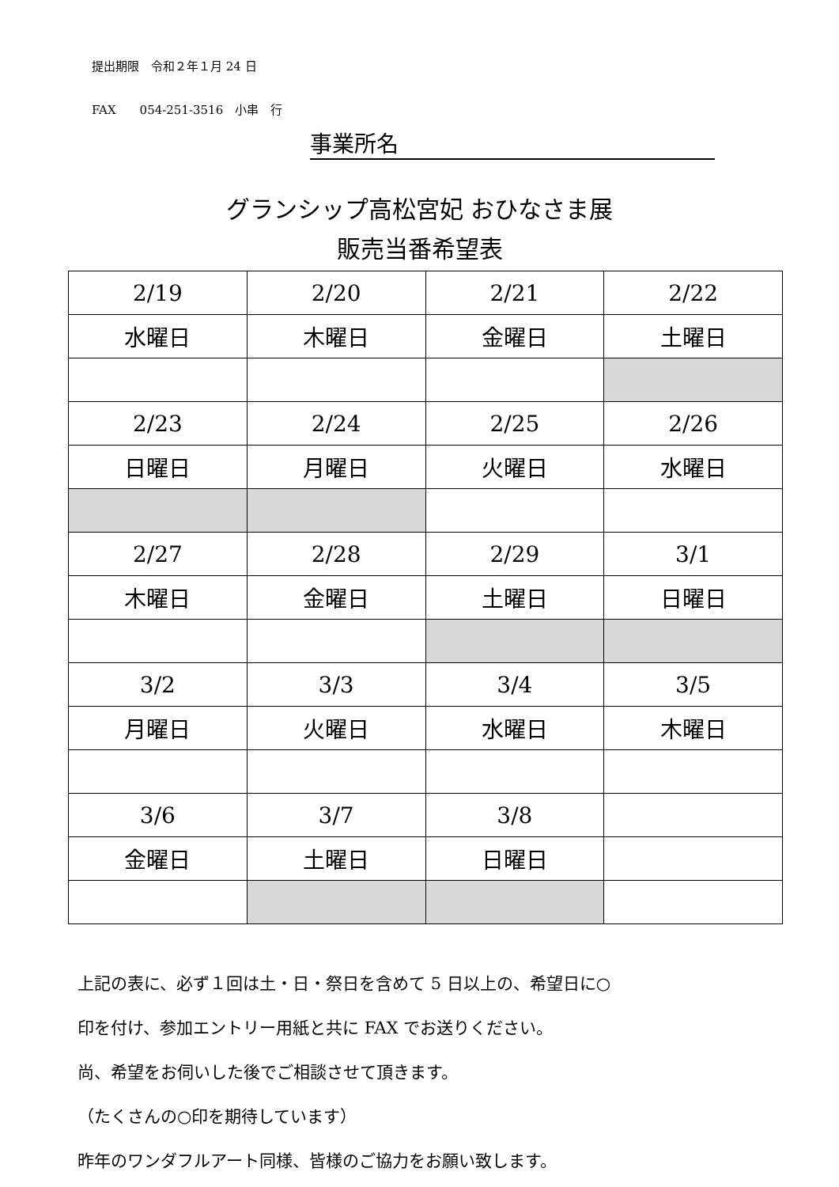提出期限　令和２年１月 24 日
FAX　　054-251-3516　小串　行
事業所名
グランシップ高松宮妃 おひなさま展
販売当番希望表
| 2/19 | 2/20 | 2/21 | 2/22 |
| 水曜日 | 木曜日 | 金曜日 | 土曜日 |
| 2/23 | 2/24 | 2/25 | 2/26 |
| 日曜日 | 月曜日 | 火曜日 | 水曜日 |
| 2/27 | 2/28 | 2/29 | 3/1 |
| 木曜日 | 金曜日 | 土曜日 | 日曜日 |
| 3/2 | 3/3 | 3/4 | 3/5 |
| 月曜日 | 火曜日 | 水曜日 | 木曜日 |
| 3/6 | 3/7 | 3/8 | |
| 金曜日 | 土曜日 | 日曜日 | |
上記の表に、必ず１回は土・日・祭日を含めて 5 日以上の、希望日に○
印を付け、参加エントリー用紙と共に FAX でお送りください。
尚、希望をお伺いした後でご相談させて頂きます。
（たくさんの○印を期待しています）
昨年のワンダフルアート同様、皆様のご協力をお願い致します。